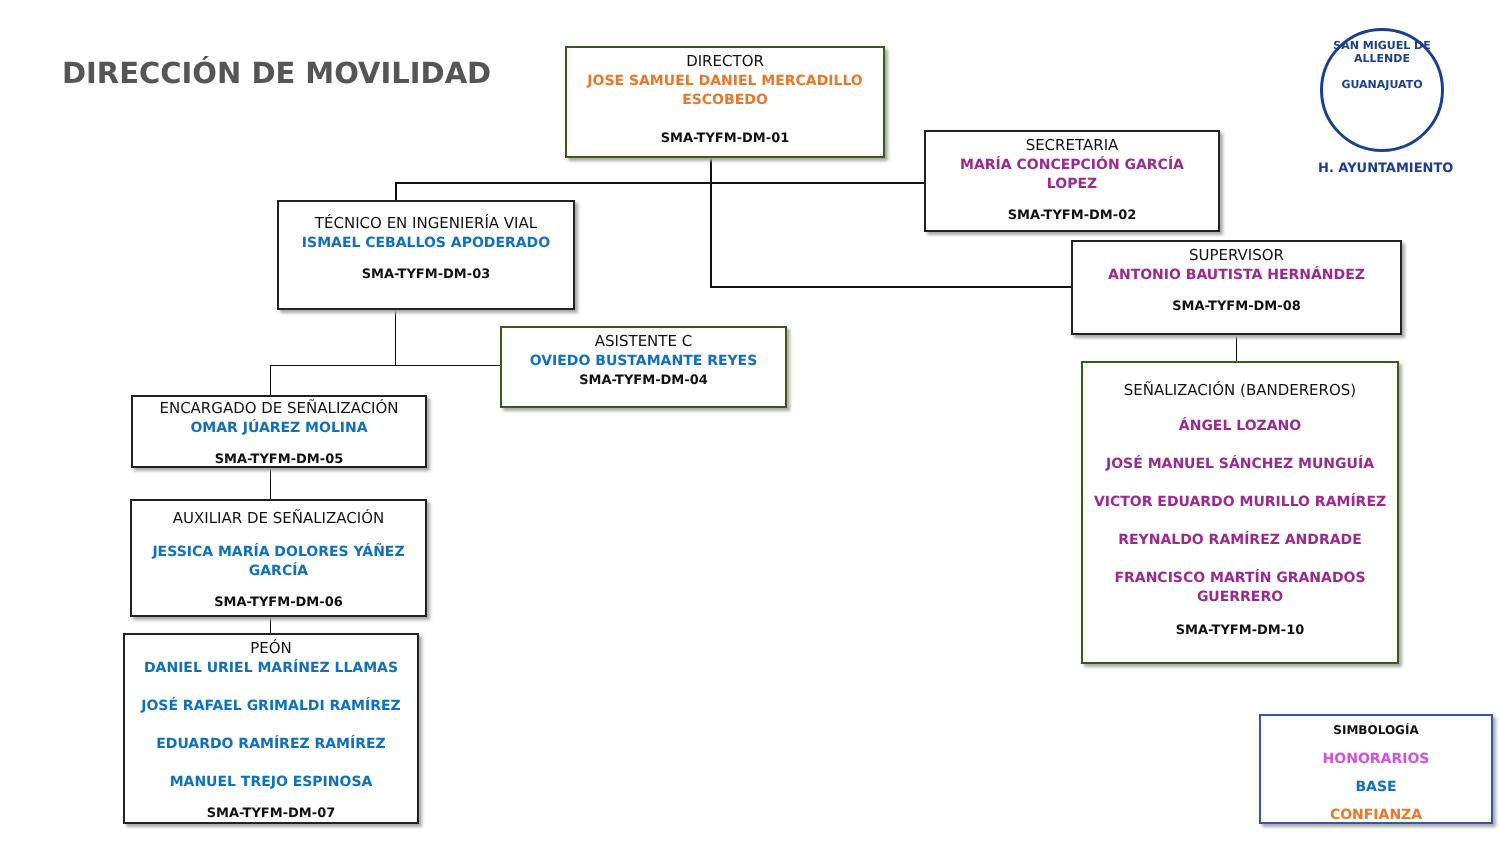DIRECCIÓN DE MOVILIDAD
DIRECTOR
JOSE SAMUEL DANIEL MERCADILLO
ESCOBEDO
SMA-TYFM-DM-01
SECRETARIA
MARÍA CONCEPCIÓN GARCÍA
LOPEZ
SMA-TYFM-DM-02
TÉCNICO EN INGENIERÍA VIAL
ISMAEL CEBALLOS APODERADO
SMA-TYFM-DM-03
ASISTENTE C
OVIEDO BUSTAMANTE REYES
SMA-TYFM-DM-04
SUPERVISOR
ANTONIO BAUTISTA HERNÁNDEZ
SMA-TYFM-DM-08
ENCARGADO DE SEÑALIZACIÓN
OMAR JÚAREZ MOLINA
SMA-TYFM-DM-05
AUXILIAR DE SEÑALIZACIÓN
JESSICA MARÍA DOLORES YÁÑEZ
GARCÍA
SMA-TYFM-DM-06
PEÓN
DANIEL URIEL MARÍNEZ LLAMAS
JOSÉ RAFAEL GRIMALDI RAMÍREZ
EDUARDO RAMÍREZ RAMÍREZ
MANUEL TREJO ESPINOSA
SMA-TYFM-DM-07
SEÑALIZACIÓN (BANDEREROS)
ÁNGEL LOZANO
JOSÉ MANUEL SÁNCHEZ MUNGUÍA
VICTOR EDUARDO MURILLO RAMÍREZ
REYNALDO RAMÍREZ ANDRADE
FRANCISCO MARTÍN GRANADOS
GUERRERO
SMA-TYFM-DM-10
SAN MIGUEL DE ALLENDE
GUANAJUATO
H. AYUNTAMIENTO
SIMBOLOGÍA
HONORARIOS
BASE
CONFIANZA